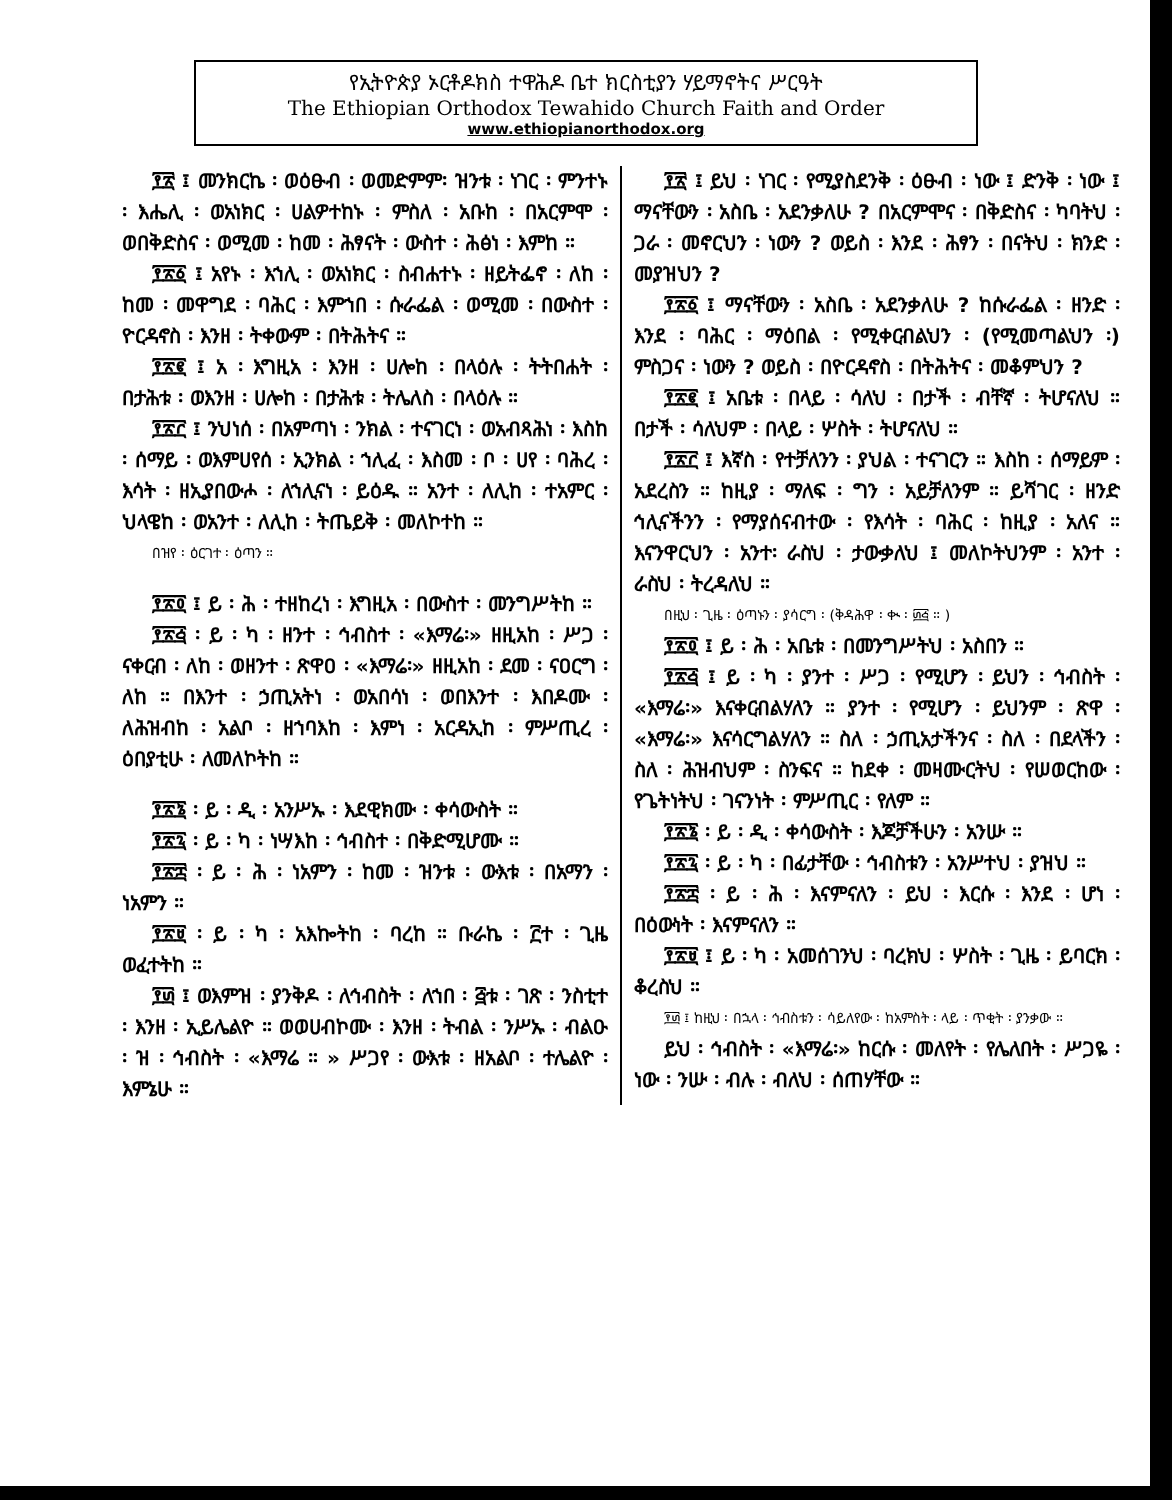የኢትዮጵያ ኦርቶዶክስ ተዋሕዶ ቤተ ክርስቲያን ሃይማኖትና ሥርዓት
The Ethiopian Orthodox Tewahido Church Faith and Order
www.ethiopianorthodox.org
፻፳ ፤ መንክርኬ ፡ ወዕፁብ ፡ ወመድምም፡ ዝንቱ ፡ ነገር ፡ ምንተኑ ፡ እሔሊ ፡ ወአነክር ፡ ሀልዎተከኑ ፡ ምስለ ፡ አቡከ ፡ በአርምሞ ፡ ወበቅድስና ፡ ወሚመ ፡ ከመ ፡ ሕፃናት ፡ ውስተ ፡ ሕፅነ ፡ እምከ ።
፻፳፩ ፤ አየኑ ፡ እኀሊ ፡ ወአነክር ፡ ስብሐተኑ ፡ ዘይትፌኖ ፡ ለከ ፡ ከመ ፡ መዋግደ ፡ ባሕር ፡ እምኀበ ፡ ሱራፌል ፡ ወሚመ ፡ በውስተ ፡ ዮርዳኖስ ፡ እንዘ ፡ ትቀውም ፡ በትሕትና ።
፻፳፪ ፤ አ ፡ እግዚአ ፡ እንዘ ፡ ሀሎከ ፡ በላዕሉ ፡ ትትበሐት ፡ በታሕቱ ፡ ወእንዘ ፡ ሀሎከ ፡ በታሕቱ ፡ ትሌለስ ፡ በላዕሉ ።
፻፳፫ ፤ ንህነሰ ፡ በአምጣነ ፡ ንክል ፡ ተናገርነ ፡ ወአብጻሕነ ፡ እስከ ፡ ሰማይ ፡ ወእምሀየሰ ፡ ኢንክል ፡ ኀሊፈ ፡ እስመ ፡ ቦ ፡ ሀየ ፡ ባሕረ ፡ እሳት ፡ ዘኢያበውሖ ፡ ለኀሊናነ ፡ ይዕዱ ። አንተ ፡ ለሊከ ፡ ተአምር ፡ ህላዌከ ፡ ወአንተ ፡ ለሊከ ፡ ትጤይቅ ፡ መለኮተከ ።
በዝየ ፡ ዕርገተ ፡ ዕጣን ።
፻፳፬ ፤ ይ ፡ ሕ ፡ ተዘከረነ ፡ እግዚአ ፡ በውስተ ፡ መንግሥትከ ።
፻፳፭ ፡ ይ ፡ ካ ፡ ዘንተ ፡ ኅብስተ ፡ «እማሬ፡» ዘዚአከ ፡ ሥጋ ፡ ናቀርብ ፡ ለከ ፡ ወዘንተ ፡ ጽዋዐ ፡ «እማሬ፡» ዘዚአከ ፡ ደመ ፡ ናዐርግ ፡ ለከ ። በእንተ ፡ ኃጢአትነ ፡ ወአበሳነ ፡ ወበእንተ ፡ እበዶሙ ፡ ለሕዝብከ ፡ አልቦ ፡ ዘኀባእከ ፡ እምነ ፡ አርዳኢከ ፡ ምሥጢረ ፡ ዕበያቲሁ ፡ ለመለኮትከ ።
፻፳፮ ፡ ይ ፡ ዲ ፡ አንሥኡ ፡ እደዊክሙ ፡ ቀሳውስት ።
፻፳፯ ፡ ይ ፡ ካ ፡ ነሣእከ ፡ ኅብስተ ፡ በቅድሚሆሙ ።
፻፳፰ ፡ ይ ፡ ሕ ፡ ነአምን ፡ ከመ ፡ ዝንቱ ፡ ውእቱ ፡ በአማን ፡ ነአምን ።
፻፳፱ ፡ ይ ፡ ካ ፡ አእኰትከ ፡ ባረከ ። ቡራኬ ፡ ፫ተ ፡ ጊዜ ወፈተትከ ።
፻፴ ፤ ወእምዝ ፡ ያንቅዶ ፡ ለኅብስት ፡ ለኀበ ፡ ፭ቱ ፡ ገጽ ፡ ንስቲተ ፡ እንዘ ፡ ኢይሌልዮ ። ወወሀብኮሙ ፡ እንዘ ፡ ትብል ፡ ንሥኡ ፡ ብልዑ ፡ ዝ ፡ ኅብስት ፡ «እማሬ ። » ሥጋየ ፡ ውእቱ ፡ ዘአልቦ ፡ ተሌልዮ ፡ እምኔሁ ።
፻፳ ፤ ይህ ፡ ነገር ፡ የሚያስደንቅ ፡ ዕፁብ ፡ ነው ፤ ድንቅ ፡ ነው ፤ ማናቸውን ፡ አስቤ ፡ አደንቃለሁ ? በአርምሞና ፡ በቅድስና ፡ ካባትህ ፡ ጋራ ፡ መኖርህን ፡ ነውን ? ወይስ ፡ እንደ ፡ ሕፃን ፡ በናትህ ፡ ክንድ ፡ መያዝህን ?
፻፳፩ ፤ ማናቸውን ፡ አስቤ ፡ አደንቃለሁ ? ከሱራፌል ፡ ዘንድ ፡ እንደ ፡ ባሕር ፡ ማዕበል ፡ የሚቀርብልህን ፡ (የሚመጣልህን ፡) ምስጋና ፡ ነውን ? ወይስ ፡ በዮርዳኖስ ፡ በትሕትና ፡ መቆምህን ?
፻፳፪ ፤ አቤቱ ፡ በላይ ፡ ሳለህ ፡ በታች ፡ ብቸኛ ፡ ትሆናለህ ። በታች ፡ ሳለህም ፡ በላይ ፡ ሦስት ፡ ትሆናለህ ።
፻፳፫ ፤ እኛስ ፡ የተቻለንን ፡ ያህል ፡ ተናገርን ። እስከ ፡ ሰማይም ፡ አደረስን ። ከዚያ ፡ ማለፍ ፡ ግን ፡ አይቻለንም ። ይሻገር ፡ ዘንድ ኅሊናችንን ፡ የማያሰናብተው ፡ የእሳት ፡ ባሕር ፡ ከዚያ ፡ አለና ። እናንዋርህን ፡ አንተ፡ ራስህ ፡ ታውቃለህ ፤ መለኮትህንም ፡ አንተ ፡ ራስህ ፡ ትረዳለህ ።
በዚህ ፡ ጊዜ ፡ ዕጣኑን ፡ ያሳርግ ፡ (ቅዳሕዋ ፡ ቊ ፡ ፴፭ ። )
፻፳፬ ፤ ይ ፡ ሕ ፡ አቤቱ ፡ በመንግሥትህ ፡ አስበን ።
፻፳፭ ፤ ይ ፡ ካ ፡ ያንተ ፡ ሥጋ ፡ የሚሆን ፡ ይህን ፡ ኅብስት ፡ «እማሬ፡» እናቀርብልሃለን ። ያንተ ፡ የሚሆን ፡ ይህንም ፡ ጽዋ ፡ «እማሬ፡» እናሳርግልሃለን ። ስለ ፡ ኃጢአታችንና ፡ ስለ ፡ በደላችን ፡ ስለ ፡ ሕዝብህም ፡ ስንፍና ። ከደቀ ፡ መዛሙርትህ ፡ የሠወርከው ፡ የጌትነትህ ፡ ገናንነት ፡ ምሥጢር ፡ የለም ።
፻፳፮ ፡ ይ ፡ ዲ ፡ ቀሳውስት ፡ እጆቻችሁን ፡ አንሡ ።
፻፳፯ ፡ ይ ፡ ካ ፡ በፊታቸው ፡ ኅብስቱን ፡ አንሥተህ ፡ ያዝህ ።
፻፳፰ ፡ ይ ፡ ሕ ፡ እናምናለን ፡ ይህ ፡ እርሱ ፡ እንደ ፡ ሆነ ፡ በዕውነት ፡ እናምናለን ።
፻፳፱ ፤ ይ ፡ ካ ፡ አመሰገንህ ፡ ባረክህ ፡ ሦስት ፡ ጊዜ ፡ ይባርክ ፡ ቆረስህ ።
፻፴ ፤ ከዚህ ፡ በኋላ ፡ ኅብስቱን ፡ ሳይለየው ፡ ከአምስት ፡ ላይ ፡ ጥቂት ፡ ያንቃው ።
ይህ ፡ ኅብስት ፡ «እማሬ፡» ከርሱ ፡ መለየት ፡ የሌለበት ፡ ሥጋዬ ፡ ነው ፡ ንሡ ፡ ብሉ ፡ ብለህ ፡ ሰጠሃቸው ።